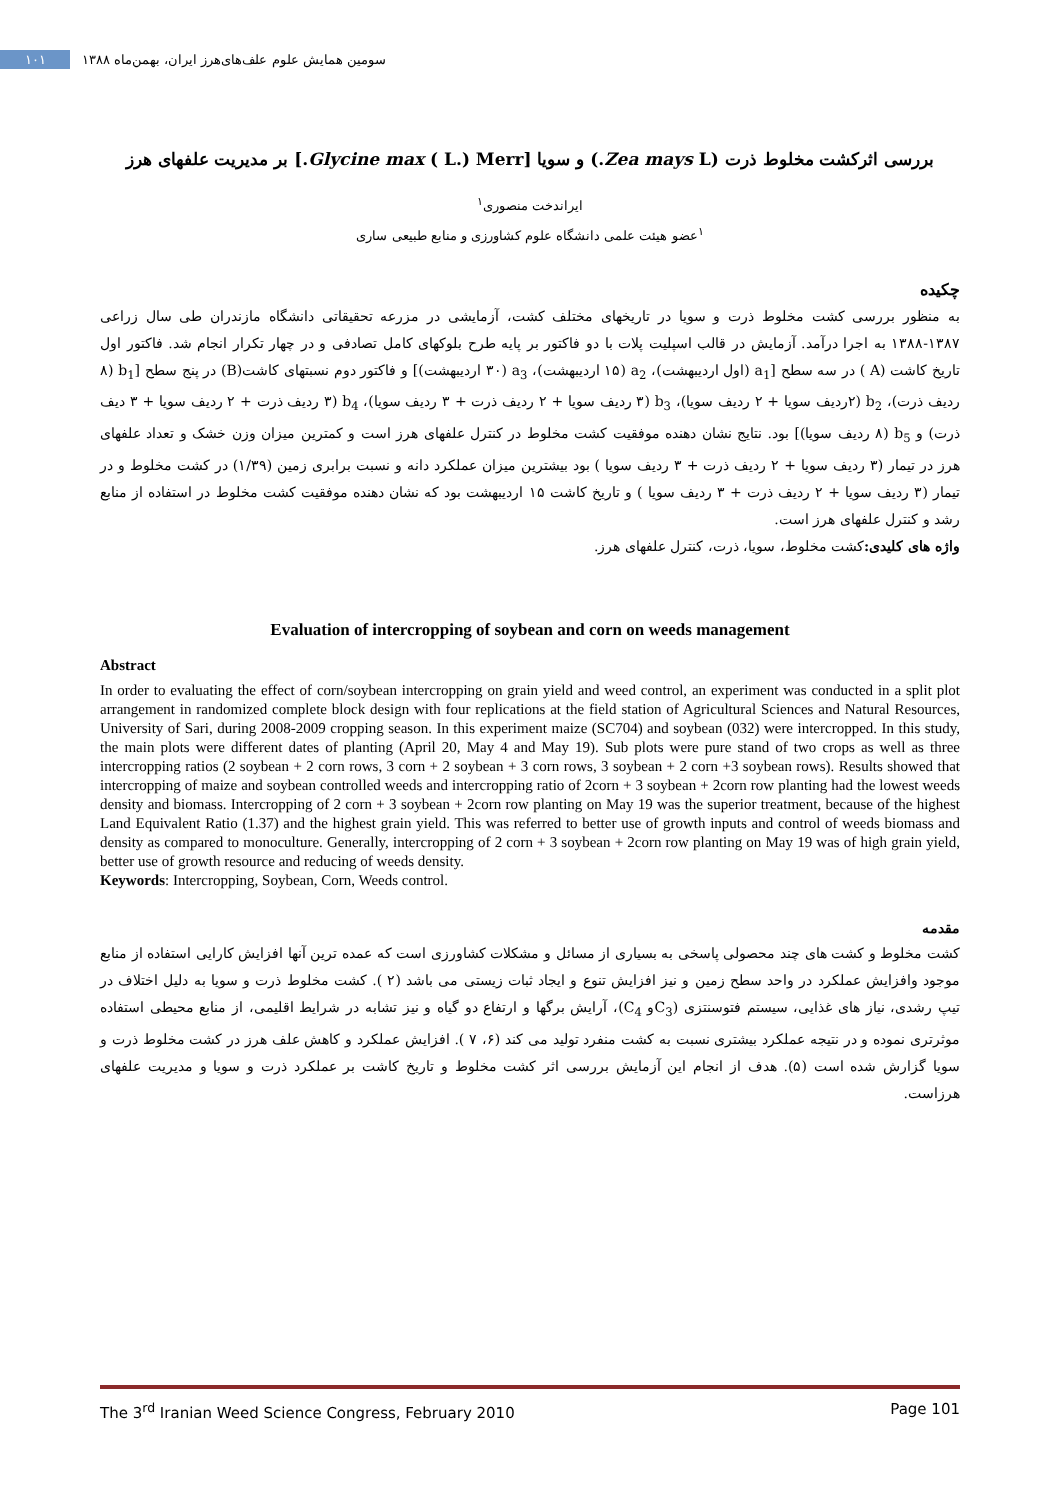سومین همایش علوم علف‌های‌هرز ایران، بهمن‌ماه ۱۳۸۸ ۱۰۱
بررسی اثرکشت مخلوط ذرت (Zea mays L.) و سویا [Glycine max ( L.) Merr.] بر مدیریت علفهای هرز
ایراندخت منصوری<sup>۱</sup>
<sup>۱</sup> عضو هیئت علمی دانشگاه علوم کشاورزی و منابع طبیعی ساری
چکیده
به منظور بررسی کشت مخلوط ذرت و سویا در تاریخهای مختلف کشت، آزمایشی در مزرعه تحقیقاتی دانشگاه مازندران طی سال زراعی ۱۳۸۷-۱۳۸۸ به اجرا درآمد. آزمایش در قالب اسپلیت پلات با دو فاکتور بر پایه طرح بلوکهای کامل تصادفی و در چهار تکرار انجام شد. فاکتور اول تاریخ کاشت (A ) در سه سطح [a<sub>1</sub> (اول اردیبهشت)، a<sub>2</sub> (۱۵ اردیبهشت)، a<sub>3</sub> (۳۰ اردیبهشت)] و فاکتور دوم نسبتهای کاشت(B) در پنج سطح [b<sub>1</sub> (۸ ردیف ذرت)، b<sub>2</sub> (۲ردیف سویا + ۲ ردیف سویا)، b<sub>3</sub> (۳ ردیف سویا + ۲ ردیف ذرت + ۳ ردیف سویا)، b<sub>4</sub> (۳ ردیف ذرت + ۲ ردیف سویا + ۳ دیف ذرت) و b<sub>5</sub> (۸ ردیف سویا)] بود. نتایج نشان دهنده موفقیت کشت مخلوط در کنترل علفهای هرز است و کمترین میزان وزن خشک و تعداد علفهای هرز در تیمار (۳ ردیف سویا + ۲ ردیف ذرت + ۳ ردیف سویا ) بود بیشترین میزان عملکرد دانه و نسبت برابری زمین (۱/۳۹) در کشت مخلوط و در تیمار (۳ ردیف سویا + ۲ ردیف ذرت + ۳ ردیف سویا ) و تاریخ کاشت ۱۵ اردیبهشت بود که نشان دهنده موفقیت کشت مخلوط در استفاده از منابع رشد و کنترل علفهای هرز است.
واژه های کلیدی: کشت مخلوط، سویا، ذرت، کنترل علفهای هرز.
Evaluation of intercropping of soybean and corn on weeds management
Abstract
In order to evaluating the effect of corn/soybean intercropping on grain yield and weed control, an experiment was conducted in a split plot arrangement in randomized complete block design with four replications at the field station of Agricultural Sciences and Natural Resources, University of Sari, during 2008-2009 cropping season. In this experiment maize (SC704) and soybean (032) were intercropped. In this study, the main plots were different dates of planting (April 20, May 4 and May 19). Sub plots were pure stand of two crops as well as three intercropping ratios (2 soybean + 2 corn rows, 3 corn + 2 soybean + 3 corn rows, 3 soybean + 2 corn +3 soybean rows). Results showed that intercropping of maize and soybean controlled weeds and intercropping ratio of 2corn + 3 soybean + 2corn row planting had the lowest weeds density and biomass. Intercropping of 2 corn + 3 soybean + 2corn row planting on May 19 was the superior treatment, because of the highest Land Equivalent Ratio (1.37) and the highest grain yield. This was referred to better use of growth inputs and control of weeds biomass and density as compared to monoculture. Generally, intercropping of 2 corn + 3 soybean + 2corn row planting on May 19 was of high grain yield, better use of growth resource and reducing of weeds density.
Keywords: Intercropping, Soybean, Corn, Weeds control.
مقدمه
کشت مخلوط و کشت های چند محصولی پاسخی به بسیاری از مسائل و مشکلات کشاورزی است که عمده ترین آنها افزایش کارایی استفاده از منابع موجود وافزایش عملکرد در واحد سطح زمین و نیز افزایش تنوع و ایجاد ثبات زیستی می باشد (۲ ). کشت مخلوط ذرت و سویا به دلیل اختلاف در تیپ رشدی، نیاز های غذایی، سیستم فتوسنتزی (C<sub>3</sub>و C<sub>4</sub>)، آرایش برگها و ارتفاع دو گیاه و نیز تشابه در شرایط اقلیمی، از منابع محیطی استفاده موثرتری نموده و در نتیجه عملکرد بیشتری نسبت به کشت منفرد تولید می کند (۶، ۷ ). افزایش عملکرد و کاهش علف هرز در کشت مخلوط ذرت و سویا گزارش شده است (۵). هدف از انجام این آزمایش بررسی اثر کشت مخلوط و تاریخ کاشت بر عملکرد ذرت و سویا و مدیریت علفهای هرزاست.
The 3<sup>rd</sup> Iranian Weed Science Congress, February 2010 Page 101